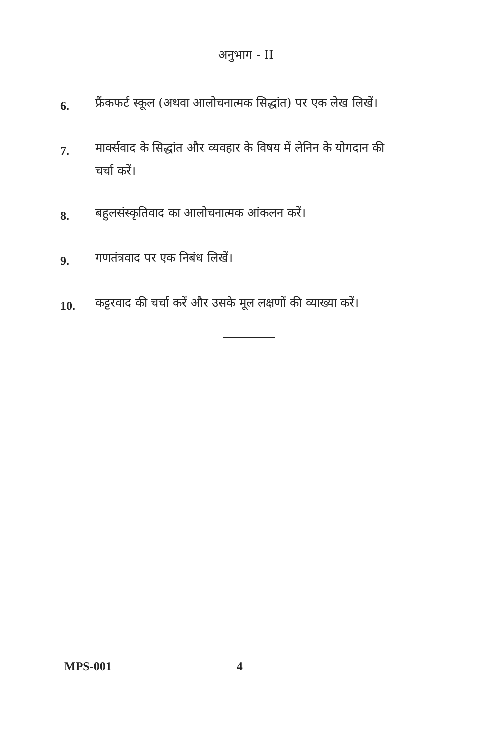अनुभाग - II
6.
फ्रैंकफर्ट स्कूल (अथवा आलोचनात्मक सिद्धांत) पर एक लेख लिखें।
7.
मार्क्सवाद के सिद्धांत और व्यवहार के विषय में लेनिन के योगदान की चर्चा करें।
8.
बहुलसंस्कृतिवाद का आलोचनात्मक आंकलन करें।
9.
गणतंत्रवाद पर एक निबंध लिखें।
10.
कट्टरवाद की चर्चा करें और उसके मूल लक्षणों की व्याख्या करें।
MPS-001 4